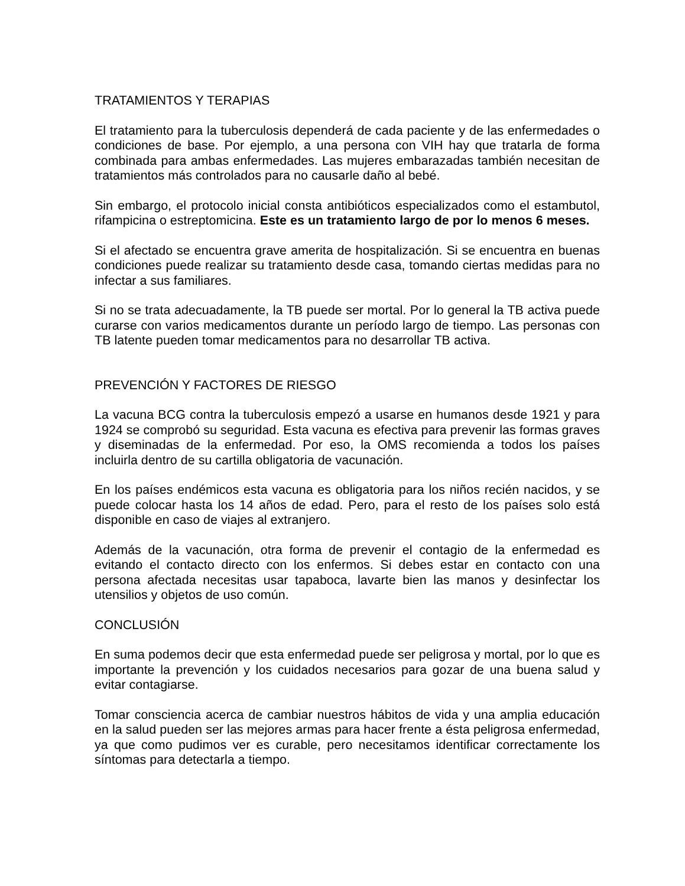TRATAMIENTOS Y TERAPIAS
El tratamiento para la tuberculosis dependerá de cada paciente y de las enfermedades o condiciones de base. Por ejemplo, a una persona con VIH hay que tratarla de forma combinada para ambas enfermedades. Las mujeres embarazadas también necesitan de tratamientos más controlados para no causarle daño al bebé.
Sin embargo, el protocolo inicial consta antibióticos especializados como el estambutol, rifampicina o estreptomicina. Este es un tratamiento largo de por lo menos 6 meses.
Si el afectado se encuentra grave amerita de hospitalización. Si se encuentra en buenas condiciones puede realizar su tratamiento desde casa, tomando ciertas medidas para no infectar a sus familiares.
Si no se trata adecuadamente, la TB puede ser mortal. Por lo general la TB activa puede curarse con varios medicamentos durante un período largo de tiempo. Las personas con TB latente pueden tomar medicamentos para no desarrollar TB activa.
PREVENCIÓN Y FACTORES DE RIESGO
La vacuna BCG contra la tuberculosis empezó a usarse en humanos desde 1921 y para 1924 se comprobó su seguridad. Esta vacuna es efectiva para prevenir las formas graves y diseminadas de la enfermedad. Por eso, la OMS recomienda a todos los países incluirla dentro de su cartilla obligatoria de vacunación.
En los países endémicos esta vacuna es obligatoria para los niños recién nacidos, y se puede colocar hasta los 14 años de edad. Pero, para el resto de los países solo está disponible en caso de viajes al extranjero.
Además de la vacunación, otra forma de prevenir el contagio de la enfermedad es evitando el contacto directo con los enfermos. Si debes estar en contacto con una persona afectada necesitas usar tapaboca, lavarte bien las manos y desinfectar los utensilios y objetos de uso común.
CONCLUSIÓN
En suma podemos decir que esta enfermedad puede ser peligrosa y mortal, por lo que es importante la prevención y los cuidados necesarios para gozar de una buena salud y evitar contagiarse.
Tomar consciencia acerca de cambiar nuestros hábitos de vida y una amplia educación en la salud pueden ser las mejores armas para hacer frente a ésta peligrosa enfermedad, ya que como pudimos ver es curable, pero necesitamos identificar correctamente los síntomas para detectarla a tiempo.